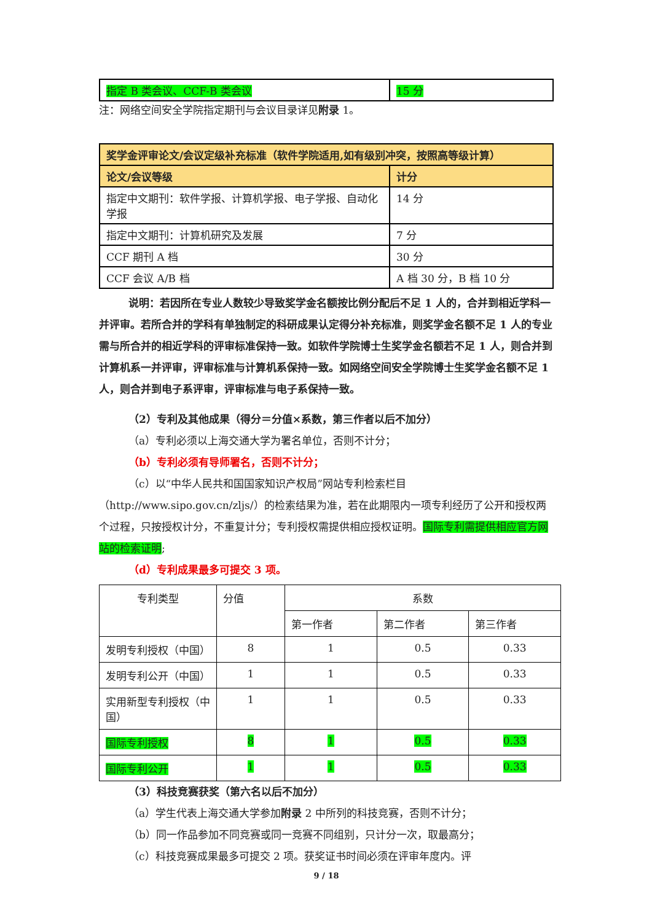| 指定 B 类会议、CCF-B 类会议 | 15 分 |
注：网络空间安全学院指定期刊与会议目录详见附录 1。
| 奖学金评审论文/会议定级补充标准（软件学院适用,如有级别冲突，按照高等级计算） | |
| --- | --- |
| 论文/会议等级 | 计分 |
| 指定中文期刊：软件学报、计算机学报、电子学报、自动化学报 | 14 分 |
| 指定中文期刊：计算机研究及发展 | 7 分 |
| CCF 期刊 A 档 | 30 分 |
| CCF 会议 A/B 档 | A 档 30 分，B 档 10 分 |
说明：若因所在专业人数较少导致奖学金名额按比例分配后不足 1 人的，合并到相近学科一并评审。若所合并的学科有单独制定的科研成果认定得分补充标准，则奖学金名额不足 1 人的专业需与所合并的相近学科的评审标准保持一致。如软件学院博士生奖学金名额若不足 1 人，则合并到计算机系一并评审，评审标准与计算机系保持一致。如网络空间安全学院博士生奖学金名额不足 1 人，则合并到电子系评审，评审标准与电子系保持一致。
（2）专利及其他成果（得分＝分值×系数，第三作者以后不加分）
（a）专利必须以上海交通大学为署名单位，否则不计分；
（b）专利必须有导师署名，否则不计分；
（c）以“中华人民共和国国家知识产权局”网站专利检索栏目（http://www.sipo.gov.cn/zljs/）的检索结果为准，若在此期限内一项专利经历了公开和授权两个过程，只按授权计分，不重复计分；专利授权需提供相应授权证明。国际专利需提供相应官方网站的检索证明;
（d）专利成果最多可提交 3 项。
| 专利类型 | 分值 | 系数 | | |
| --- | --- | --- | --- | --- |
| | | 第一作者 | 第二作者 | 第三作者 |
| 发明专利授权（中国） | 8 | 1 | 0.5 | 0.33 |
| 发明专利公开（中国） | 1 | 1 | 0.5 | 0.33 |
| 实用新型专利授权（中国） | 1 | 1 | 0.5 | 0.33 |
| 国际专利授权 | 8 | 1 | 0.5 | 0.33 |
| 国际专利公开 | 1 | 1 | 0.5 | 0.33 |
（3）科技竞赛获奖（第六名以后不加分）
（a）学生代表上海交通大学参加附录 2 中所列的科技竞赛，否则不计分；
（b）同一作品参加不同竞赛或同一竞赛不同组别，只计分一次，取最高分；
（c）科技竞赛成果最多可提交 2 项。获奖证书时间必须在评审年度内。评
9 / 18